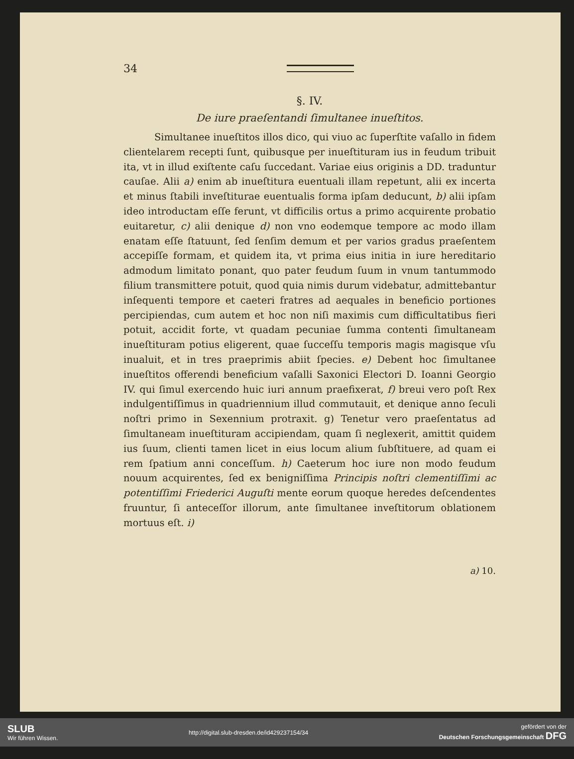34
§. IV.
De iure praeſentandi ſimultanee inueſtitos.
Simultanee inueſtitos illos dico, qui viuo ac ſuperſtite vaſallo in fidem clientelarem recepti ſunt, quibusque per inueſtituram ius in feudum tribuit ita, vt in illud exiſtente caſu ſuccedant. Variae eius originis a DD. traduntur cauſae. Alii a) enim ab inueſtitura euentuali illam repetunt, alii ex incerta et minus ſtabili inveſtiturae euentualis forma ipſam deducunt, b) alii ipſam ideo introductam eſſe ferunt, vt difficilis ortus a primo acquirente probatio euitaretur, c) alii denique d) non vno eodemque tempore ac modo illam enatam eſſe ſtatuunt, ſed ſenſim demum et per varios gradus praeſentem accepiſſe formam, et quidem ita, vt prima eius initia in iure hereditario admodum limitato ponant, quo pater feudum ſuum in vnum tantummodo filium transmittere potuit, quod quia nimis durum videbatur, admittebantur inſequenti tempore et caeteri fratres ad aequales in beneficio portiones percipiendas, cum autem et hoc non niſi maximis cum difficultatibus fieri potuit, accidit forte, vt quadam pecuniae ſumma contenti ſimultaneam inueſtituram potius eligerent, quae ſucceſſu temporis magis magisque vſu inualuit, et in tres praeprimis abiit ſpecies. e) Debent hoc ſimultanee inueſtitos offerendi beneficium vaſalli Saxonici Electori D. Ioanni Georgio IV. qui ſimul exercendo huic iuri annum praefixerat, f) breui vero poſt Rex indulgentiſſimus in quadriennium illud commutauit, et denique anno ſeculi noſtri primo in Sexennium protraxit. g) Tenetur vero praeſentatus ad ſimultaneam inueſtituram accipiendam, quam ſi neglexerit, amittit quidem ius ſuum, clienti tamen licet in eius locum alium ſubſtituere, ad quam ei rem ſpatium anni conceſſum. h) Caeterum hoc iure non modo feudum nouum acquirentes, ſed ex benigniſſima Principis noſtri clementiſſimi ac potentiſſimi Friederici Auguſti mente eorum quoque heredes deſcendentes fruuntur, ſi anteceſſor illorum, ante ſimultanee inveſtitorum oblationem mortuus eſt. i)
a) 10.
SLUB
Wir führen Wissen.
http://digital.slub-dresden.de/id429237154/34
gefördert von der
Deutschen Forschungsgemeinschaft DFG